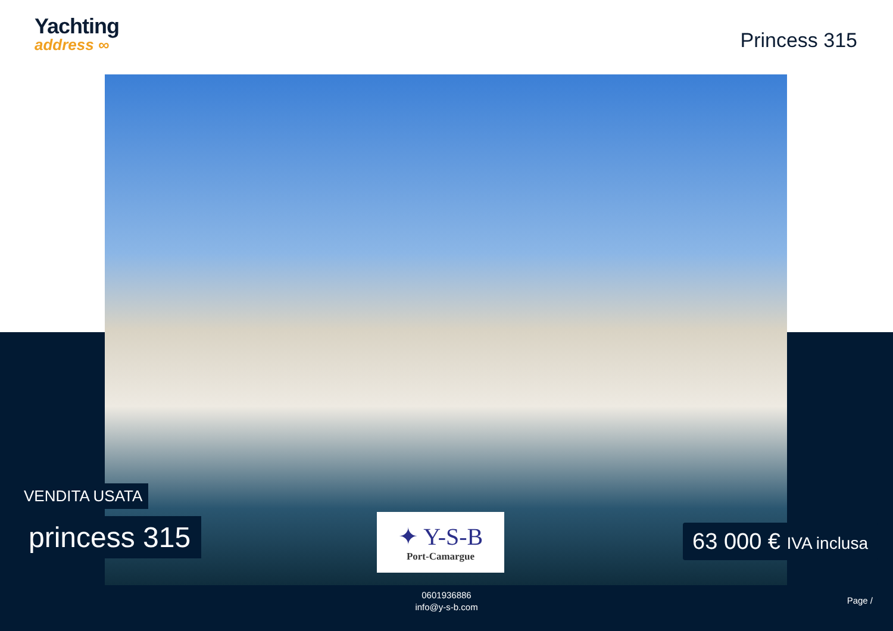Yachting
address ∞
Princess 315
VENDITA USATA
princess 315
✦ Y-S-B
Port-Camargue
63 000 € IVA inclusa
0601936886
info@y-s-b.com
Page /